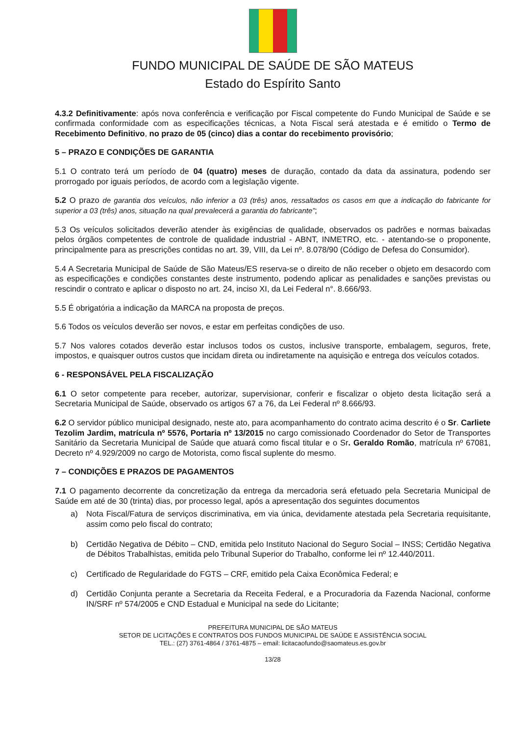FUNDO MUNICIPAL DE SAÚDE DE SÃO MATEUS
Estado do Espírito Santo
4.3.2 Definitivamente: após nova conferência e verificação por Fiscal competente do Fundo Municipal de Saúde e se confirmada conformidade com as especificações técnicas, a Nota Fiscal será atestada e é emitido o Termo de Recebimento Definitivo, no prazo de 05 (cinco) dias a contar do recebimento provisório;
5 – PRAZO E CONDIÇÕES DE GARANTIA
5.1 O contrato terá um período de 04 (quatro) meses de duração, contado da data da assinatura, podendo ser prorrogado por iguais períodos, de acordo com a legislação vigente.
5.2 O prazo de garantia dos veículos, não inferior a 03 (três) anos, ressaltados os casos em que a indicação do fabricante for superior a 03 (três) anos, situação na qual prevalecerá a garantia do fabricante”;
5.3 Os veículos solicitados deverão atender às exigências de qualidade, observados os padrões e normas baixadas pelos órgãos competentes de controle de qualidade industrial - ABNT, INMETRO, etc. - atentando-se o proponente, principalmente para as prescrições contidas no art. 39, VIII, da Lei nº. 8.078/90 (Código de Defesa do Consumidor).
5.4 A Secretaria Municipal de Saúde de São Mateus/ES reserva-se o direito de não receber o objeto em desacordo com as especificações e condições constantes deste instrumento, podendo aplicar as penalidades e sanções previstas ou rescindir o contrato e aplicar o disposto no art. 24, inciso XI, da Lei Federal n°. 8.666/93.
5.5 É obrigatória a indicação da MARCA na proposta de preços.
5.6 Todos os veículos deverão ser novos, e estar em perfeitas condições de uso.
5.7 Nos valores cotados deverão estar inclusos todos os custos, inclusive transporte, embalagem, seguros, frete, impostos, e quaisquer outros custos que incidam direta ou indiretamente na aquisição e entrega dos veículos cotados.
6 - RESPONSÁVEL PELA FISCALIZAÇÃO
6.1 O setor competente para receber, autorizar, supervisionar, conferir e fiscalizar o objeto desta licitação será a Secretaria Municipal de Saúde, observado os artigos 67 a 76, da Lei Federal nº 8.666/93.
6.2 O servidor público municipal designado, neste ato, para acompanhamento do contrato acima descrito é o Sr. Carliete Tezolim Jardim, matrícula nº 5576, Portaria nº 13/2015 no cargo comissionado Coordenador do Setor de Transportes Sanitário da Secretaria Municipal de Saúde que atuará como fiscal titular e o Sr. Geraldo Romão, matrícula nº 67081, Decreto nº 4.929/2009 no cargo de Motorista, como fiscal suplente do mesmo.
7 – CONDIÇÕES E PRAZOS DE PAGAMENTOS
7.1 O pagamento decorrente da concretização da entrega da mercadoria será efetuado pela Secretaria Municipal de Saúde em até de 30 (trinta) dias, por processo legal, após a apresentação dos seguintes documentos
a) Nota Fiscal/Fatura de serviços discriminativa, em via única, devidamente atestada pela Secretaria requisitante, assim como pelo fiscal do contrato;
b) Certidão Negativa de Débito – CND, emitida pelo Instituto Nacional do Seguro Social – INSS; Certidão Negativa de Débitos Trabalhistas, emitida pelo Tribunal Superior do Trabalho, conforme lei nº 12.440/2011.
c) Certificado de Regularidade do FGTS – CRF, emitido pela Caixa Econômica Federal; e
d) Certidão Conjunta perante a Secretaria da Receita Federal, e a Procuradoria da Fazenda Nacional, conforme IN/SRF nº 574/2005 e CND Estadual e Municipal na sede do Licitante;
PREFEITURA MUNICIPAL DE SÃO MATEUS
SETOR DE LICITAÇÕES E CONTRATOS DOS FUNDOS MUNICIPAL DE SAÚDE E ASSISTÊNCIA SOCIAL
TEL.: (27) 3761-4864 / 3761-4875 – email: licitacaofundo@saomateus.es.gov.br
13/28